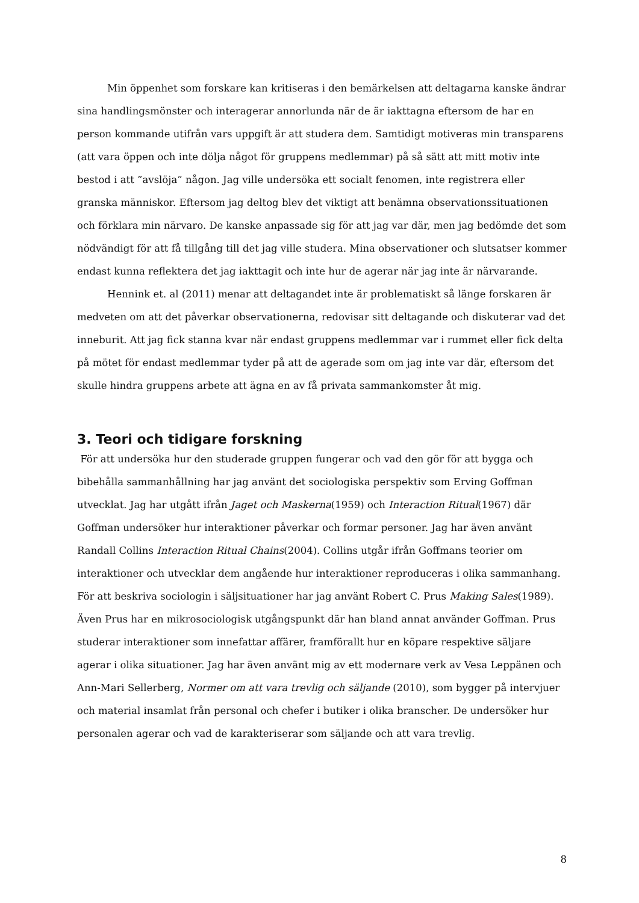Min öppenhet som forskare kan kritiseras i den bemärkelsen att deltagarna kanske ändrar sina handlingsmönster och interagerar annorlunda när de är iakttagna eftersom de har en person kommande utifrån vars uppgift är att studera dem. Samtidigt motiveras min transparens (att vara öppen och inte dölja något för gruppens medlemmar) på så sätt att mitt motiv inte bestod i att ”avslöja” någon. Jag ville undersöka ett socialt fenomen, inte registrera eller granska människor. Eftersom jag deltog blev det viktigt att benämna observationssituationen och förklara min närvaro. De kanske anpassade sig för att jag var där, men jag bedömde det som nödvändigt för att få tillgång till det jag ville studera. Mina observationer och slutsatser kommer endast kunna reflektera det jag iakttagit och inte hur de agerar när jag inte är närvarande.
Hennink et. al (2011) menar att deltagandet inte är problematiskt så länge forskaren är medveten om att det påverkar observationerna, redovisar sitt deltagande och diskuterar vad det inneburit. Att jag fick stanna kvar när endast gruppens medlemmar var i rummet eller fick delta på mötet för endast medlemmar tyder på att de agerade som om jag inte var där, eftersom det skulle hindra gruppens arbete att ägna en av få privata sammankomster åt mig.
3. Teori och tidigare forskning
För att undersöka hur den studerade gruppen fungerar och vad den gör för att bygga och bibehålla sammanhållning har jag använt det sociologiska perspektiv som Erving Goffman utvecklat. Jag har utgått ifrån Jaget och Maskerna(1959) och Interaction Ritual(1967) där Goffman undersöker hur interaktioner påverkar och formar personer. Jag har även använt Randall Collins Interaction Ritual Chains(2004). Collins utgår ifrån Goffmans teorier om interaktioner och utvecklar dem angående hur interaktioner reproduceras i olika sammanhang. För att beskriva sociologin i säljsituationer har jag använt Robert C. Prus Making Sales(1989). Även Prus har en mikrosociologisk utgångspunkt där han bland annat använder Goffman. Prus studerar interaktioner som innefattar affärer, framförallt hur en köpare respektive säljare agerar i olika situationer. Jag har även använt mig av ett modernare verk av Vesa Leppänen och Ann-Mari Sellerberg, Normer om att vara trevlig och säljande (2010), som bygger på intervjuer och material insamlat från personal och chefer i butiker i olika branscher. De undersöker hur personalen agerar och vad de karakteriserar som säljande och att vara trevlig.
8